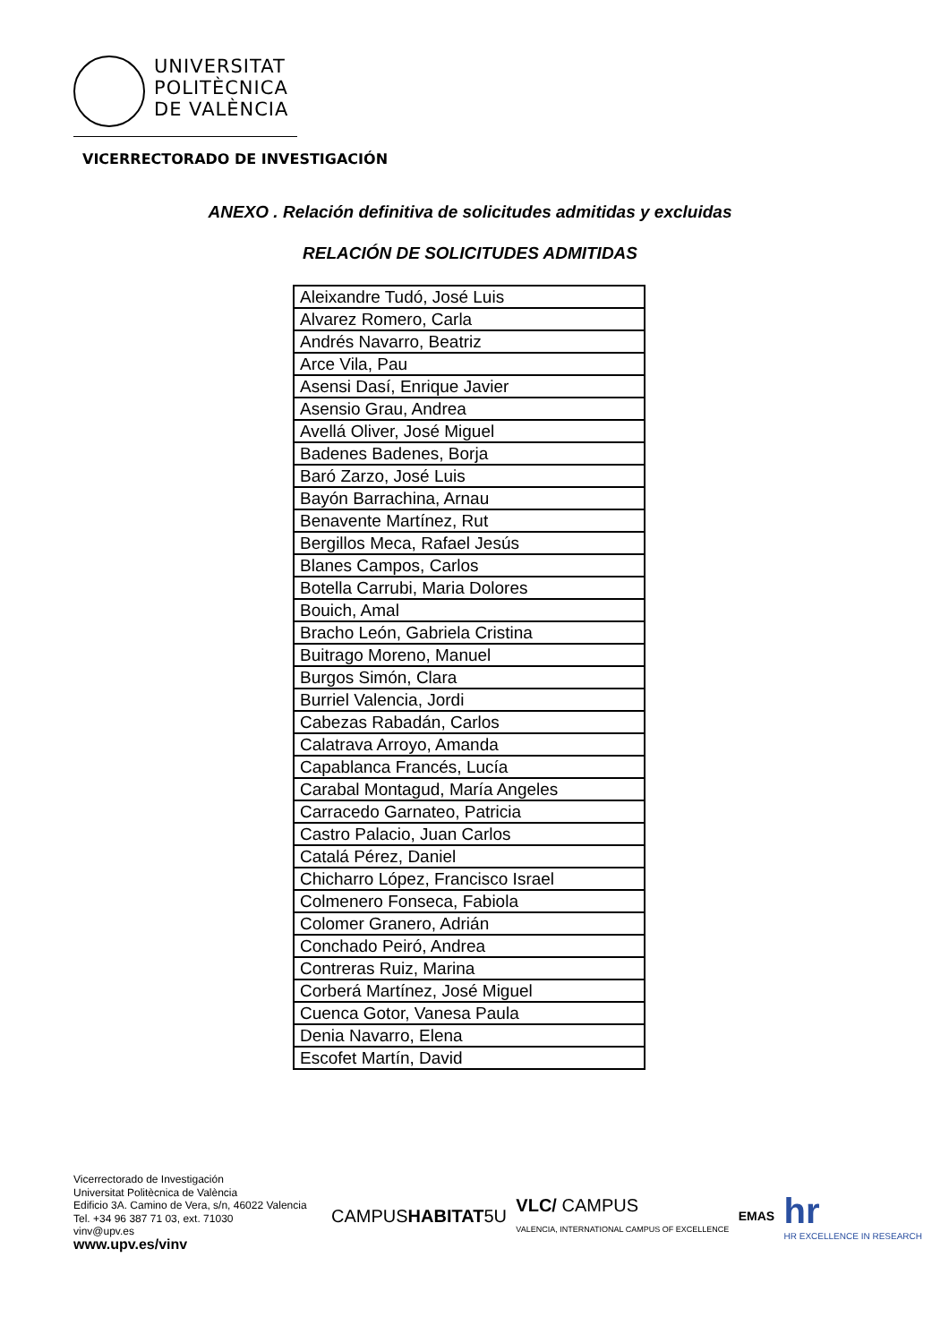UNIVERSITAT
POLITÈCNICA
DE VALÈNCIA
VICERRECTORADO DE INVESTIGACIÓN
ANEXO . Relación definitiva de solicitudes admitidas y excluidas
RELACIÓN DE SOLICITUDES ADMITIDAS
| Aleixandre Tudó, José Luis |
| Alvarez Romero, Carla |
| Andrés Navarro, Beatriz |
| Arce Vila, Pau |
| Asensi Dasí, Enrique Javier |
| Asensio Grau, Andrea |
| Avellá Oliver, José Miguel |
| Badenes Badenes, Borja |
| Baró Zarzo, José Luis |
| Bayón Barrachina, Arnau |
| Benavente Martínez, Rut |
| Bergillos Meca, Rafael Jesús |
| Blanes Campos, Carlos |
| Botella Carrubi, Maria Dolores |
| Bouich, Amal |
| Bracho León, Gabriela Cristina |
| Buitrago Moreno, Manuel |
| Burgos Simón, Clara |
| Burriel Valencia, Jordi |
| Cabezas Rabadán, Carlos |
| Calatrava Arroyo, Amanda |
| Capablanca Francés, Lucía |
| Carabal Montagud, María Angeles |
| Carracedo Garnateo, Patricia |
| Castro Palacio, Juan Carlos |
| Catalá Pérez, Daniel |
| Chicharro López, Francisco Israel |
| Colmenero Fonseca, Fabiola |
| Colomer Granero, Adrián |
| Conchado Peiró, Andrea |
| Contreras Ruiz, Marina |
| Corberá Martínez, José Miguel |
| Cuenca Gotor, Vanesa Paula |
| Denia Navarro, Elena |
| Escofet Martín, David |
Vicerrectorado de Investigación
Universitat Politècnica de València
Edificio 3A. Camino de Vera, s/n, 46022 Valencia
Tel. +34 96 387 71 03, ext. 71030
vinv@upv.es
www.upv.es/vinv
CAMPUSHABITAT5U VLC/ CAMPUS
VALENCIA, INTERNATIONAL CAMPUS OF EXCELLENCE EMAS hr
HR EXCELLENCE IN RESEARCH